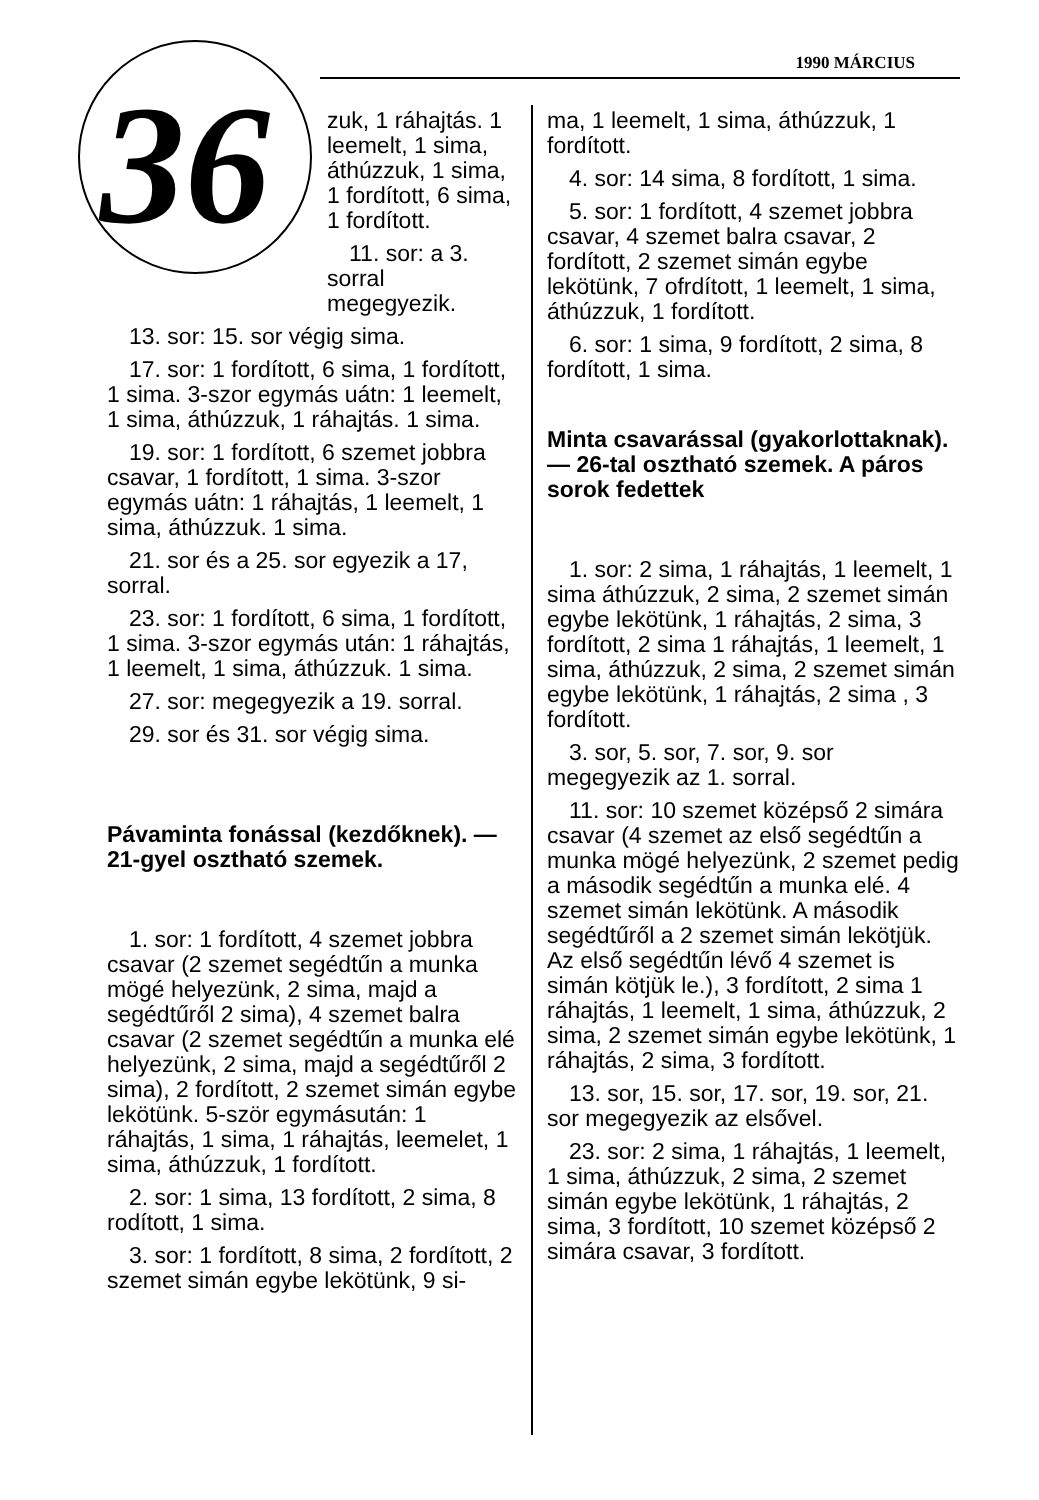1990 MÁRCIUS
36
zuk, 1 ráhajtás. 1 leemelt, 1 sima, áthúzzuk, 1 sima, 1 fordított, 6 sima, 1 fordított.
11. sor: a 3. sorral megegyezik.
13. sor: 15. sor végig sima.
17. sor: 1 fordított, 6 sima, 1 fordított, 1 sima. 3-szor egymás uátn: 1 leemelt, 1 sima, áthúzzuk, 1 ráhajtás. 1 sima.
19. sor: 1 fordított, 6 szemet jobbra csavar, 1 fordított, 1 sima. 3-szor egymás uátn: 1 ráhajtás, 1 leemelt, 1 sima, áthúzzuk. 1 sima.
21. sor és a 25. sor egyezik a 17, sorral.
23. sor: 1 fordított, 6 sima, 1 fordított, 1 sima. 3-szor egymás után: 1 ráhajtás, 1 leemelt, 1 sima, áthúzzuk. 1 sima.
27. sor: megegyezik a 19. sorral.
29. sor és 31. sor végig sima.
Pávaminta fonással (kezdőknek). — 21-gyel osztható szemek.
1. sor: 1 fordított, 4 szemet jobbra csavar (2 szemet segédtűn a munka mögé helyezünk, 2 sima, majd a segédtűről 2 sima), 4 szemet balra csavar (2 szemet segédtűn a munka elé helyezünk, 2 sima, majd a segédtűről 2 sima), 2 fordított, 2 szemet simán egybe lekötünk. 5-ször egymásután: 1 ráhajtás, 1 sima, 1 ráhajtás, leemelet, 1 sima, áthúzzuk, 1 fordított.
2. sor: 1 sima, 13 fordított, 2 sima, 8 rodított, 1 sima.
3. sor: 1 fordított, 8 sima, 2 fordított, 2 szemet simán egybe lekötünk, 9 si-
ma, 1 leemelt, 1 sima, áthúzzuk, 1 fordított.
4. sor: 14 sima, 8 fordított, 1 sima.
5. sor: 1 fordított, 4 szemet jobbra csavar, 4 szemet balra csavar, 2 fordított, 2 szemet simán egybe lekötünk, 7 ofrdított, 1 leemelt, 1 sima, áthúzzuk, 1 fordított.
6. sor: 1 sima, 9 fordított, 2 sima, 8 fordított, 1 sima.
Minta csavarással (gyakorlottaknak). — 26-tal osztható szemek. A páros sorok fedettek
1. sor: 2 sima, 1 ráhajtás, 1 leemelt, 1 sima áthúzzuk, 2 sima, 2 szemet simán egybe lekötünk, 1 ráhajtás, 2 sima, 3 fordított, 2 sima 1 ráhajtás, 1 leemelt, 1 sima, áthúzzuk, 2 sima, 2 szemet simán egybe lekötünk, 1 ráhajtás, 2 sima , 3 fordított.
3. sor, 5. sor, 7. sor, 9. sor megegyezik az 1. sorral.
11. sor: 10 szemet középső 2 simára csavar (4 szemet az első segédtűn a munka mögé helyezünk, 2 szemet pedig a második segédtűn a munka elé. 4 szemet simán lekötünk. A második segédtűről a 2 szemet simán lekötjük. Az első segédtűn lévő 4 szemet is simán kötjük le.), 3 fordított, 2 sima 1 ráhajtás, 1 leemelt, 1 sima, áthúzzuk, 2 sima, 2 szemet simán egybe lekötünk, 1 ráhajtás, 2 sima, 3 fordított.
13. sor, 15. sor, 17. sor, 19. sor, 21. sor megegyezik az elsővel.
23. sor: 2 sima, 1 ráhajtás, 1 leemelt, 1 sima, áthúzzuk, 2 sima, 2 szemet simán egybe lekötünk, 1 ráhajtás, 2 sima, 3 fordított, 10 szemet középső 2 simára csavar, 3 fordított.